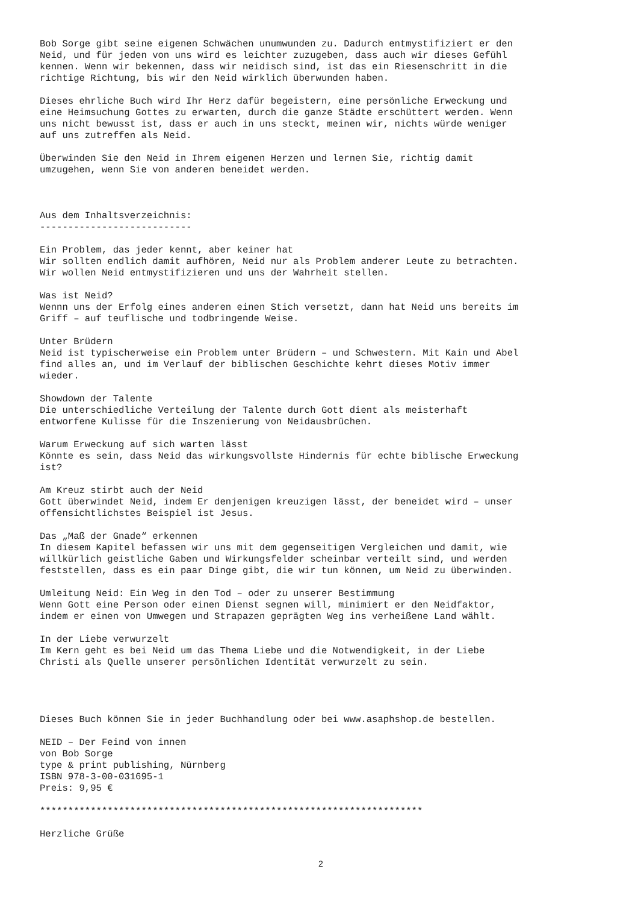Bob Sorge gibt seine eigenen Schwächen unumwunden zu. Dadurch entmystifiziert er den Neid, und für jeden von uns wird es leichter zuzugeben, dass auch wir dieses Gefühl kennen. Wenn wir bekennen, dass wir neidisch sind, ist das ein Riesenschritt in die richtige Richtung, bis wir den Neid wirklich überwunden haben.
Dieses ehrliche Buch wird Ihr Herz dafür begeistern, eine persönliche Erweckung und eine Heimsuchung Gottes zu erwarten, durch die ganze Städte erschüttert werden. Wenn uns nicht bewusst ist, dass er auch in uns steckt, meinen wir, nichts würde weniger auf uns zutreffen als Neid.
Überwinden Sie den Neid in Ihrem eigenen Herzen und lernen Sie, richtig damit umzugehen, wenn Sie von anderen beneidet werden.
Aus dem Inhaltsverzeichnis: ---------------------------
Ein Problem, das jeder kennt, aber keiner hat Wir sollten endlich damit aufhören, Neid nur als Problem anderer Leute zu betrachten. Wir wollen Neid entmystifizieren und uns der Wahrheit stellen.
Was ist Neid? Wennn uns der Erfolg eines anderen einen Stich versetzt, dann hat Neid uns bereits im Griff – auf teuflische und todbringende Weise.
Unter Brüdern Neid ist typischerweise ein Problem unter Brüdern – und Schwestern. Mit Kain und Abel find alles an, und im Verlauf der biblischen Geschichte kehrt dieses Motiv immer wieder.
Showdown der Talente Die unterschiedliche Verteilung der Talente durch Gott dient als meisterhaft entworfene Kulisse für die Inszenierung von Neidausbrüchen.
Warum Erweckung auf sich warten lässt Könnte es sein, dass Neid das wirkungsvollste Hindernis für echte biblische Erweckung ist?
Am Kreuz stirbt auch der Neid Gott überwindet Neid, indem Er denjenigen kreuzigen lässt, der beneidet wird – unser offensichtlichstes Beispiel ist Jesus.
Das „Maß der Gnade“ erkennen In diesem Kapitel befassen wir uns mit dem gegenseitigen Vergleichen und damit, wie willkürlich geistliche Gaben und Wirkungsfelder scheinbar verteilt sind, und werden feststellen, dass es ein paar Dinge gibt, die wir tun können, um Neid zu überwinden.
Umleitung Neid: Ein Weg in den Tod – oder zu unserer Bestimmung Wenn Gott eine Person oder einen Dienst segnen will, minimiert er den Neidfaktor, indem er einen von Umwegen und Strapazen geprägten Weg ins verheißene Land wählt.
In der Liebe verwurzelt Im Kern geht es bei Neid um das Thema Liebe und die Notwendigkeit, in der Liebe Christi als Quelle unserer persönlichen Identität verwurzelt zu sein.
Dieses Buch können Sie in jeder Buchhandlung oder bei www.asaphshop.de bestellen.
NEID – Der Feind von innen von Bob Sorge type & print publishing, Nürnberg ISBN 978-3-00-031695-1 Preis: 9,95 €
********************************************************************
Herzliche Grüße
2